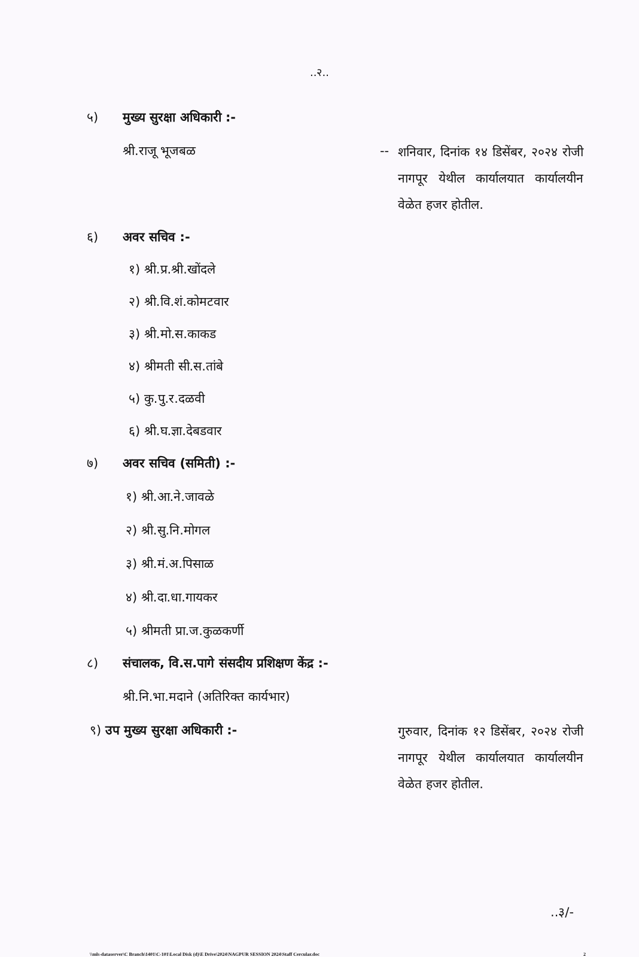..२..
५) मुख्य सुरक्षा अधिकारी :-
श्री.राजू भूजबळ -- शनिवार, दिनांक १४ डिसेंबर, २०२४ रोजी नागपूर येथील कार्यालयात कार्यालयीन वेळेत हजर होतील.
६) अवर सचिव :-
१) श्री.प्र.श्री.खोंदले
२) श्री.वि.शं.कोमटवार
३) श्री.मो.स.काकड
४) श्रीमती सी.स.तांबे
५) कु.पु.र.दळवी
६) श्री.घ.ज्ञा.देबडवार
७) अवर सचिव (समिती) :-
१) श्री.आ.ने.जावळे
२) श्री.सु.नि.मोगल
३) श्री.मं.अ.पिसाळ
४) श्री.दा.धा.गायकर
५) श्रीमती प्रा.ज.कुळकर्णी
८) संचालक, वि.स.पागे संसदीय प्रशिक्षण केंद्र :-
श्री.नि.भा.मदाने (अतिरिक्त कार्यभार)
९) उप मुख्य सुरक्षा अधिकारी :- गुरुवार, दिनांक १२ डिसेंबर, २०२४ रोजी नागपूर येथील कार्यालयात कार्यालयीन वेळेत हजर होतील.
..३/-
\\mls-dataserver\C Branch\1401\C-101\Local Disk (d)\E Drive\2024\NAGPUR SESSION 2024\Staff Cercular.doc 2